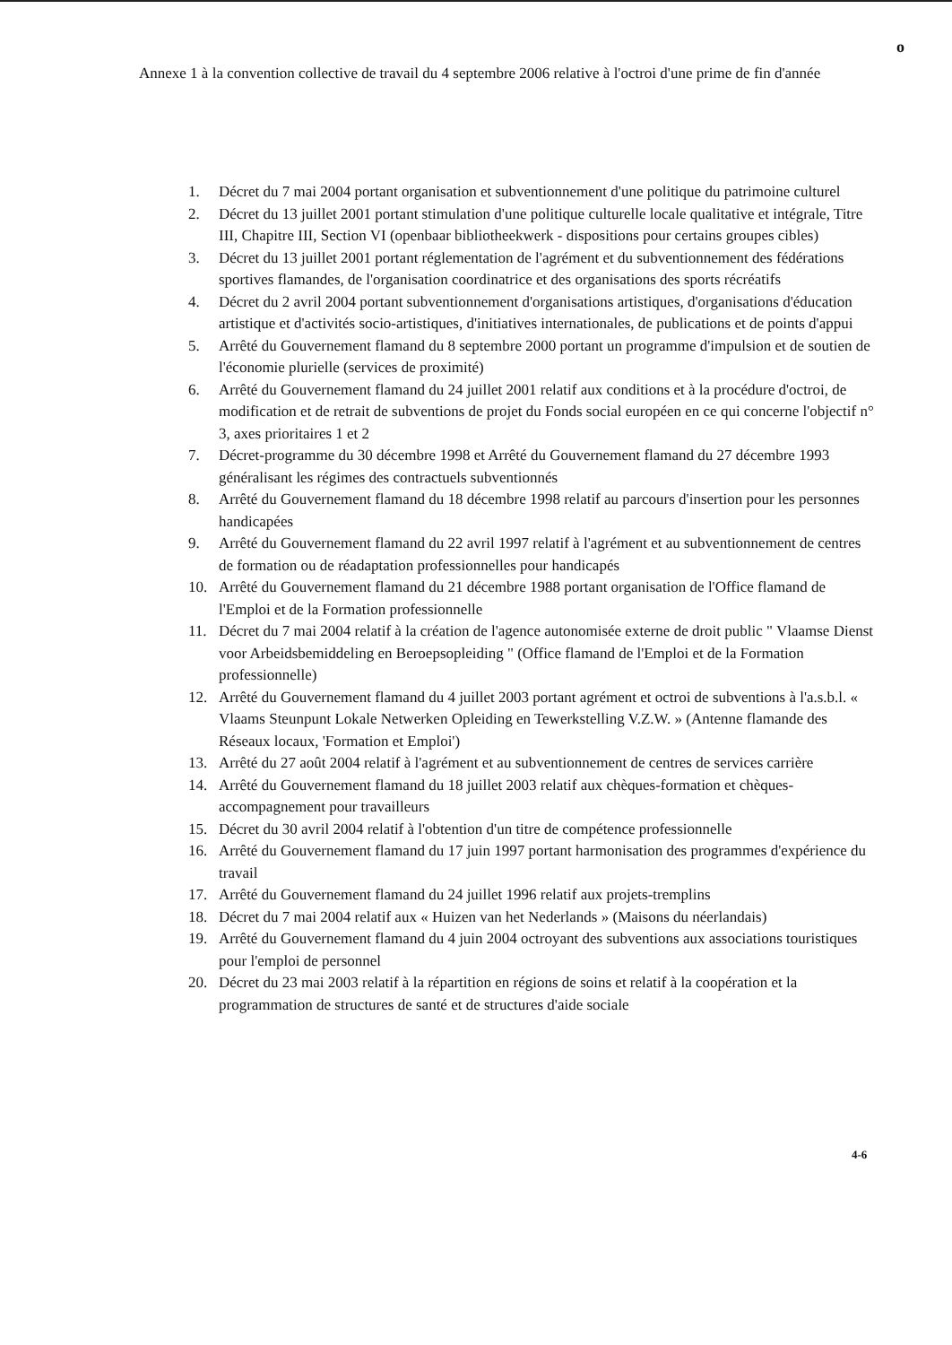o
Annexe 1 à la convention collective de travail du 4 septembre 2006 relative à l'octroi d'une prime de fin d'année
1. Décret du 7 mai 2004 portant organisation et subventionnement d'une politique du patrimoine culturel
2. Décret du 13 juillet 2001 portant stimulation d'une politique culturelle locale qualitative et intégrale, Titre III, Chapitre III, Section VI (openbaar bibliotheekwerk - dispositions pour certains groupes cibles)
3. Décret du 13 juillet 2001 portant réglementation de l'agrément et du subventionnement des fédérations sportives flamandes, de l'organisation coordinatrice et des organisations des sports récréatifs
4. Décret du 2 avril 2004 portant subventionnement d'organisations artistiques, d'organisations d'éducation artistique et d'activités socio-artistiques, d'initiatives internationales, de publications et de points d'appui
5. Arrêté du Gouvernement flamand du 8 septembre 2000 portant un programme d'impulsion et de soutien de l'économie plurielle (services de proximité)
6. Arrêté du Gouvernement flamand du 24 juillet 2001 relatif aux conditions et à la procédure d'octroi, de modification et de retrait de subventions de projet du Fonds social européen en ce qui concerne l'objectif n° 3, axes prioritaires 1 et 2
7. Décret-programme du 30 décembre 1998 et Arrêté du Gouvernement flamand du 27 décembre 1993 généralisant les régimes des contractuels subventionnés
8. Arrêté du Gouvernement flamand du 18 décembre 1998 relatif au parcours d'insertion pour les personnes handicapées
9. Arrêté du Gouvernement flamand du 22 avril 1997 relatif à l'agrément et au subventionnement de centres de formation ou de réadaptation professionnelles pour handicapés
10. Arrêté du Gouvernement flamand du 21 décembre 1988 portant organisation de l'Office flamand de l'Emploi et de la Formation professionnelle
11. Décret du 7 mai 2004 relatif à la création de l'agence autonomisée externe de droit public " Vlaamse Dienst voor Arbeidsbemiddeling en Beroepsopleiding " (Office flamand de l'Emploi et de la Formation professionnelle)
12. Arrêté du Gouvernement flamand du 4 juillet 2003 portant agrément et octroi de subventions à l'a.s.b.l. « Vlaams Steunpunt Lokale Netwerken Opleiding en Tewerkstelling V.Z.W. » (Antenne flamande des Réseaux locaux, 'Formation et Emploi')
13. Arrêté du 27 août 2004 relatif à l'agrément et au subventionnement de centres de services carrière
14. Arrêté du Gouvernement flamand du 18 juillet 2003 relatif aux chèques-formation et chèques-accompagnement pour travailleurs
15. Décret du 30 avril 2004 relatif à l'obtention d'un titre de compétence professionnelle
16. Arrêté du Gouvernement flamand du 17 juin 1997 portant harmonisation des programmes d'expérience du travail
17. Arrêté du Gouvernement flamand du 24 juillet 1996 relatif aux projets-tremplins
18. Décret du 7 mai 2004 relatif aux « Huizen van het Nederlands » (Maisons du néerlandais)
19. Arrêté du Gouvernement flamand du 4 juin 2004 octroyant des subventions aux associations touristiques pour l'emploi de personnel
20. Décret du 23 mai 2003 relatif à la répartition en régions de soins et relatif à la coopération et la programmation de structures de santé et de structures d'aide sociale
4-6